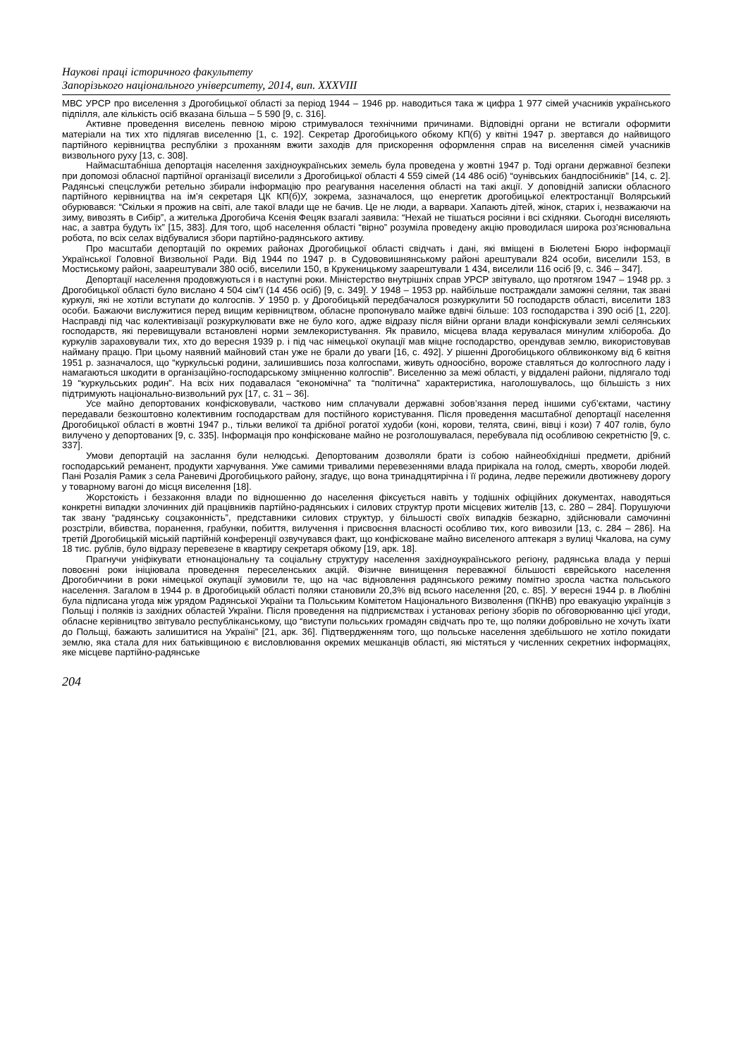Наукові праці історичного факультету
Запорізького національного університету, 2014, вип. XXXVIII
МВС УРСР про виселення з Дрогобицької області за період 1944 – 1946 рр. наводиться така ж цифра 1 977 сімей учасників українського підпілля, але кількість осіб вказана більша – 5 590 [9, с. 316].
Активне проведення виселень певною мірою стримувалося технічними причинами. Відповідні органи не встигали оформити матеріали на тих хто підлягав виселенню [1, с. 192]. Секретар Дрогобицького обкому КП(б) у квітні 1947 р. звертався до найвищого партійного керівництва республіки з проханням вжити заходів для прискорення оформлення справ на виселення сімей учасників визвольного руху [13, с. 308].
Наймасштабніша депортація населення західноукраїнських земель була проведена у жовтні 1947 р. Тоді органи державної безпеки при допомозі обласної партійної організації виселили з Дрогобицької області 4 559 сімей (14 486 осіб) “оунівських бандпосібників” [14, с. 2]. Радянські спецслужби ретельно збирали інформацію про реагування населення області на такі акції. У доповідній записки обласного партійного керівництва на ім’я секретаря ЦК КП(б)У, зокрема, зазначалося, що енергетик дрогобицької електростанції Волярський обурювався: “Скільки я прожив на світі, але такої влади ще не бачив. Це не люди, а варвари. Хапають дітей, жінок, старих і, незважаючи на зиму, вивозять в Сибір”, а жителька Дрогобича Ксенія Фецяк взагалі заявила: “Нехай не тішаться росіяни і всі східняки. Сьогодні виселяють нас, а завтра будуть їх” [15, 383]. Для того, щоб населення області “вірно” розуміла проведену акцію проводилася широка роз’яснювальна робота, по всіх селах відбувалися збори партійно-радянського активу.
Про масштаби депортацій по окремих районах Дрогобицької області свідчать і дані, які вміщені в Бюлетені Бюро інформації Української Головної Визвольної Ради. Від 1944 по 1947 р. в Судововишнянському районі арештували 824 особи, виселили 153, в Мостиському районі, заарештували 380 осіб, виселили 150, в Крукеницькому заарештували 1 434, виселили 116 осіб [9, с. 346 – 347].
Депортації населення продовжуються і в наступні роки. Міністерство внутрішніх справ УРСР звітувало, що протягом 1947 – 1948 рр. з Дрогобицької області було вислано 4 504 сім’ї (14 456 осіб) [9, с. 349]. У 1948 – 1953 рр. найбільше постраждали заможні селяни, так звані куркулі, які не хотіли вступати до колгоспів. У 1950 р. у Дрогобицькій передбачалося розкуркулити 50 господарств області, виселити 183 особи. Бажаючи вислужитися перед вищим керівництвом, обласне пропонувало майже вдвічі більше: 103 господарства і 390 осіб [1, 220]. Насправді під час колективізації розкуркулювати вже не було кого, адже відразу після війни органи влади конфіскували землі селянських господарств, які перевищували встановлені норми землекористування. Як правило, місцева влада керувалася минулим хлібороба. До куркулів зараховували тих, хто до вересня 1939 р. і під час німецької окупації мав міцне господарство, орендував землю, використовував найману працю. При цьому наявний майновий стан уже не брали до уваги [16, с. 492]. У рішенні Дрогобицького облвиконкому від 6 квітня 1951 р. зазначалося, що “куркульські родини, залишившись поза колгоспами, живуть одноосібно, вороже ставляться до колгоспного ладу і намагаються шкодити в організаційно-господарському зміцненню колгоспів”. Виселенню за межі області, у віддалені райони, підлягало тоді 19 “куркульських родин”. На всіх них подавалася “економічна” та “політична” характеристика, наголошувалось, що більшість з них підтримують національно-визвольний рух [17, с. 31 – 36].
Усе майно депортованих конфісковували, частково ним сплачували державні зобов’язання перед іншими суб’єктами, частину передавали безкоштовно колективним господарствам для постійного користування. Після проведення масштабної депортації населення Дрогобицької області в жовтні 1947 р., тільки великої та дрібної рогатої худоби (коні, корови, телята, свині, вівці і кози) 7 407 голів, було вилучено у депортованих [9, с. 335]. Інформація про конфісковане майно не розголошувалася, перебувала під особливою секретністю [9, с. 337].
Умови депортацій на заслання були нелюдські. Депортованим дозволяли брати із собою найнеобхідніші предмети, дрібний господарський реманент, продукти харчування. Уже самими тривалими перевезеннями влада прирікала на голод, смерть, хвороби людей. Пані Розалія Рамик з села Раневичі Дрогобицького району, згадує, що вона тринадцятирічна і її родина, ледве пережили двотижневу дорогу у товарному вагоні до місця виселення [18].
Жорстокість і беззаконня влади по відношенню до населення фіксується навіть у тодішніх офіційних документах, наводяться конкретні випадки злочинних дій працівників партійно-радянських і силових структур проти місцевих жителів [13, с. 280 – 284]. Порушуючи так звану “радянську соцзаконність”, представники силових структур, у більшості своїх випадків безкарно, здійснювали самочинні розстріли, вбивства, поранення, грабунки, побиття, вилучення і присвоєння власності особливо тих, кого вивозили [13, с. 284 – 286]. На третій Дрогобицькій міській партійній конференції озвучувався факт, що конфісковане майно виселеного аптекаря з вулиці Чкалова, на суму 18 тис. рублів, було відразу перевезене в квартиру секретаря обкому [19, арк. 18].
Прагнучи уніфікувати етнонаціональну та соціальну структуру населення західноукраїнського регіону, радянська влада у перші повоєнні роки ініціювала проведення переселенських акцій. Фізичне винищення переважної більшості єврейського населення Дрогобиччини в роки німецької окупації зумовили те, що на час відновлення радянського режиму помітно зросла частка польського населення. Загалом в 1944 р. в Дрогобицькій області поляки становили 20,3% від всього населення [20, с. 85]. У вересні 1944 р. в Любліні була підписана угода між урядом Радянської України та Польським Комітетом Національного Визволення (ПКНВ) про евакуацію українців з Польщі і поляків із західних областей України. Після проведення на підприємствах і установах регіону зборів по обговорюванню цієї угоди, обласне керівництво звітувало республіканському, що “виступи польських громадян свідчать про те, що поляки добровільно не хочуть їхати до Польщі, бажають залишитися на Україні” [21, арк. 36]. Підтвердженням того, що польське населення здебільшого не хотіло покидати землю, яка стала для них батьківщиною є висловлювання окремих мешканців області, які містяться у численних секретних інформаціях, яке місцеве партійно-радянське
204